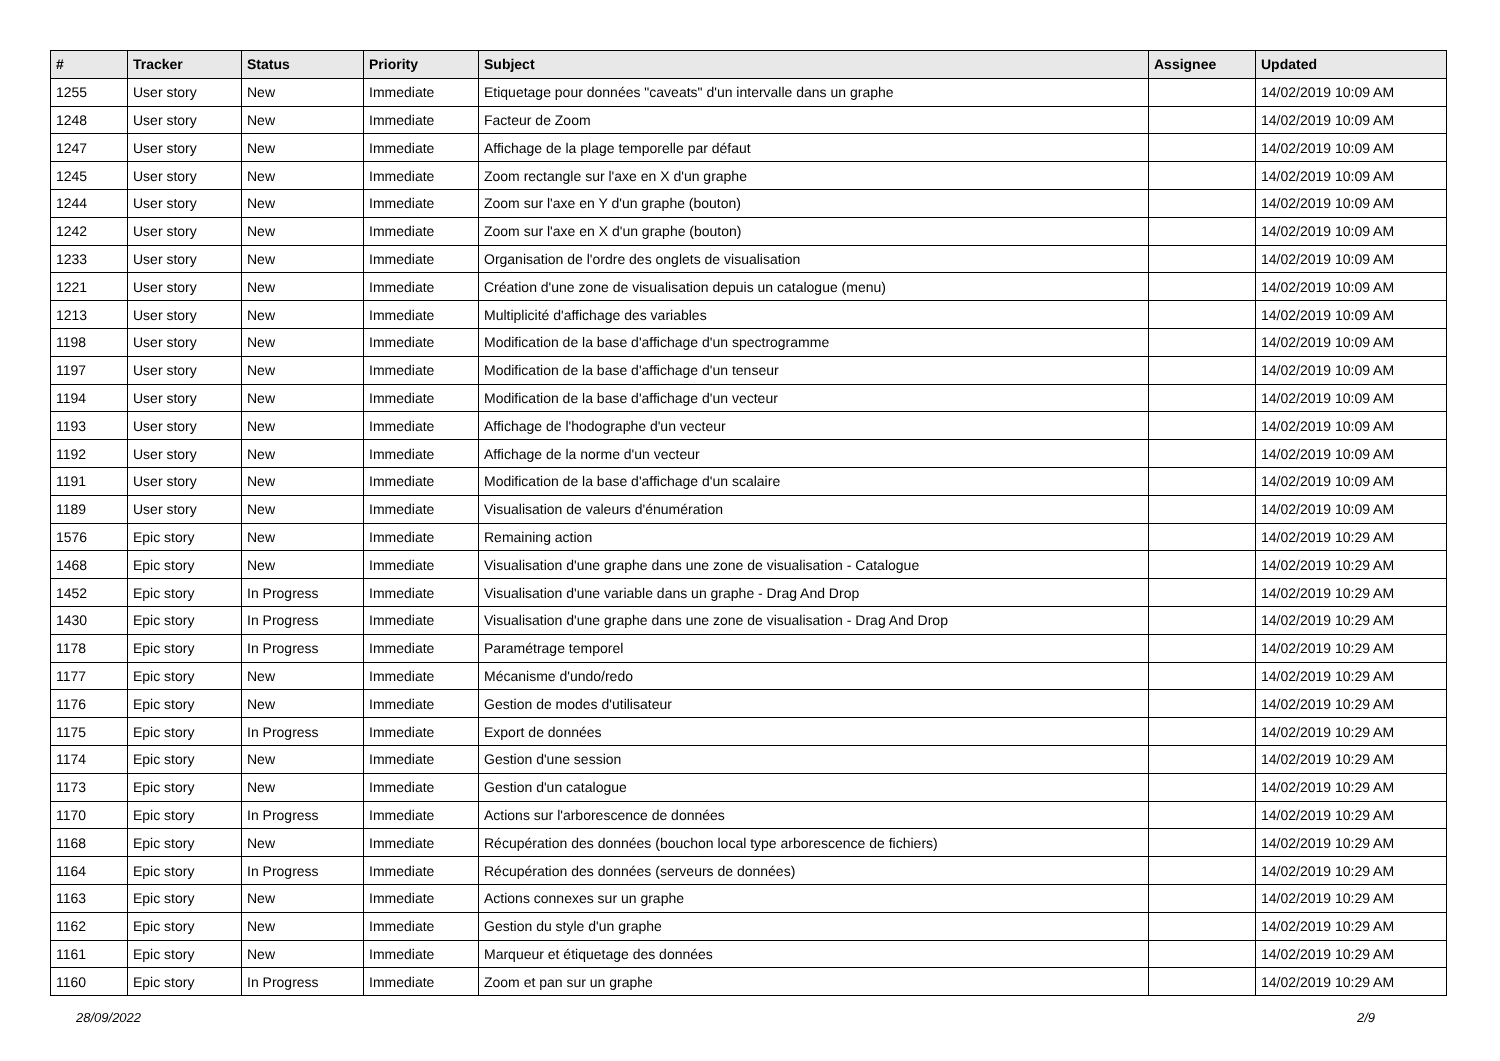| # | Tracker | Status | Priority | Subject | Assignee | Updated |
| --- | --- | --- | --- | --- | --- | --- |
| 1255 | User story | New | Immediate | Etiquetage pour données "caveats" d'un intervalle dans un graphe | | 14/02/2019 10:09 AM |
| 1248 | User story | New | Immediate | Facteur de Zoom | | 14/02/2019 10:09 AM |
| 1247 | User story | New | Immediate | Affichage de la plage temporelle par défaut | | 14/02/2019 10:09 AM |
| 1245 | User story | New | Immediate | Zoom rectangle sur l'axe en X d'un graphe | | 14/02/2019 10:09 AM |
| 1244 | User story | New | Immediate | Zoom sur l'axe en Y d'un graphe (bouton) | | 14/02/2019 10:09 AM |
| 1242 | User story | New | Immediate | Zoom sur l'axe en X d'un graphe (bouton) | | 14/02/2019 10:09 AM |
| 1233 | User story | New | Immediate | Organisation de l'ordre des onglets de visualisation | | 14/02/2019 10:09 AM |
| 1221 | User story | New | Immediate | Création d'une zone de visualisation depuis un catalogue (menu) | | 14/02/2019 10:09 AM |
| 1213 | User story | New | Immediate | Multiplicité d'affichage des variables | | 14/02/2019 10:09 AM |
| 1198 | User story | New | Immediate | Modification de la base d'affichage d'un spectrogramme | | 14/02/2019 10:09 AM |
| 1197 | User story | New | Immediate | Modification de la base d'affichage d'un tenseur | | 14/02/2019 10:09 AM |
| 1194 | User story | New | Immediate | Modification de la base d'affichage d'un vecteur | | 14/02/2019 10:09 AM |
| 1193 | User story | New | Immediate | Affichage de l'hodographe d'un vecteur | | 14/02/2019 10:09 AM |
| 1192 | User story | New | Immediate | Affichage de la norme d'un vecteur | | 14/02/2019 10:09 AM |
| 1191 | User story | New | Immediate | Modification de la base d'affichage d'un scalaire | | 14/02/2019 10:09 AM |
| 1189 | User story | New | Immediate | Visualisation de valeurs d'énumération | | 14/02/2019 10:09 AM |
| 1576 | Epic story | New | Immediate | Remaining action | | 14/02/2019 10:29 AM |
| 1468 | Epic story | New | Immediate | Visualisation d'une graphe dans une zone de visualisation - Catalogue | | 14/02/2019 10:29 AM |
| 1452 | Epic story | In Progress | Immediate | Visualisation d'une variable dans un graphe - Drag And Drop | | 14/02/2019 10:29 AM |
| 1430 | Epic story | In Progress | Immediate | Visualisation d'une graphe dans une zone de visualisation - Drag And Drop | | 14/02/2019 10:29 AM |
| 1178 | Epic story | In Progress | Immediate | Paramétrage temporel | | 14/02/2019 10:29 AM |
| 1177 | Epic story | New | Immediate | Mécanisme d'undo/redo | | 14/02/2019 10:29 AM |
| 1176 | Epic story | New | Immediate | Gestion de modes d'utilisateur | | 14/02/2019 10:29 AM |
| 1175 | Epic story | In Progress | Immediate | Export de données | | 14/02/2019 10:29 AM |
| 1174 | Epic story | New | Immediate | Gestion d'une session | | 14/02/2019 10:29 AM |
| 1173 | Epic story | New | Immediate | Gestion d'un catalogue | | 14/02/2019 10:29 AM |
| 1170 | Epic story | In Progress | Immediate | Actions sur l'arborescence de données | | 14/02/2019 10:29 AM |
| 1168 | Epic story | New | Immediate | Récupération des données (bouchon local type arborescence de fichiers) | | 14/02/2019 10:29 AM |
| 1164 | Epic story | In Progress | Immediate | Récupération des données (serveurs de données) | | 14/02/2019 10:29 AM |
| 1163 | Epic story | New | Immediate | Actions connexes sur un graphe | | 14/02/2019 10:29 AM |
| 1162 | Epic story | New | Immediate | Gestion du style d'un graphe | | 14/02/2019 10:29 AM |
| 1161 | Epic story | New | Immediate | Marqueur et étiquetage des données | | 14/02/2019 10:29 AM |
| 1160 | Epic story | In Progress | Immediate | Zoom et pan sur un graphe | | 14/02/2019 10:29 AM |
28/09/2022 2/9